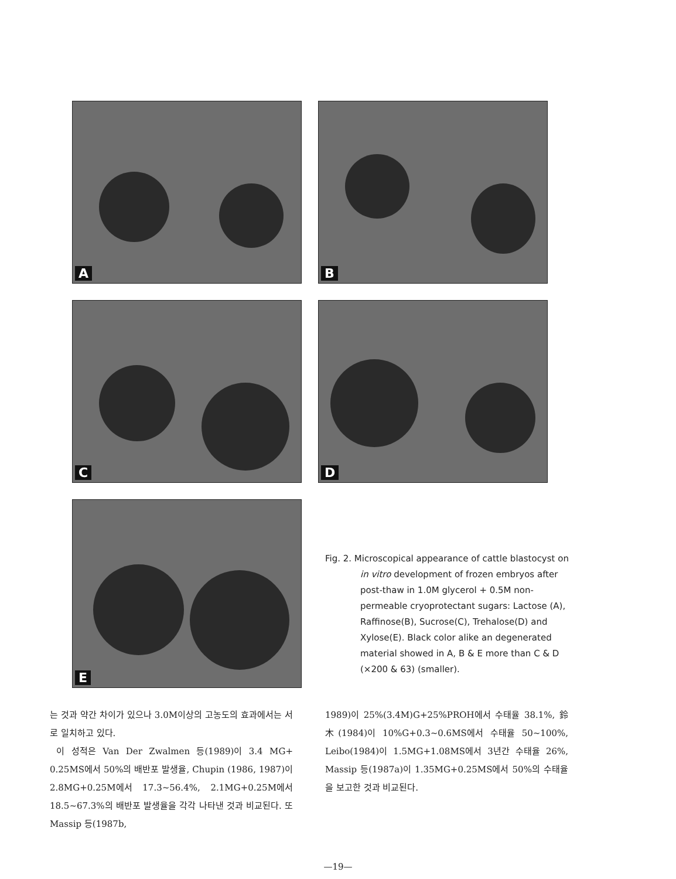A B
C D
E
Fig. 2. Microscopical appearance of cattle blastocyst on in vitro development of frozen embryos after post-thaw in 1.0M glycerol + 0.5M non-permeable cryoprotectant sugars: Lactose (A), Raffinose(B), Sucrose(C), Trehalose(D) and Xylose(E). Black color alike an degenerated material showed in A, B & E more than C & D (×200 & 63) (smaller).
는 것과 약간 차이가 있으나 3.0M이상의 고농도의 효과에서는 서로 일치하고 있다.
이 성적은 Van Der Zwalmen 등(1989)이 3.4 MG+ 0.25MS에서 50%의 배반포 발생율, Chupin (1986, 1987)이 2.8MG+0.25M에서 17.3~56.4%, 2.1MG+0.25M에서 18.5~67.3%의 배반포 발생율을 각각 나타낸 것과 비교된다. 또 Massip 등(1987b,
1989)이 25%(3.4M)G+25%PROH에서 수태율 38.1%, 鈴木(1984)이 10%G+0.3~0.6MS에서 수태율 50~100%, Leibo(1984)이 1.5MG+1.08MS에서 3년간 수태율 26%, Massip 등(1987a)이 1.35MG+0.25MS에서 50%의 수태율을 보고한 것과 비교된다.
—19—